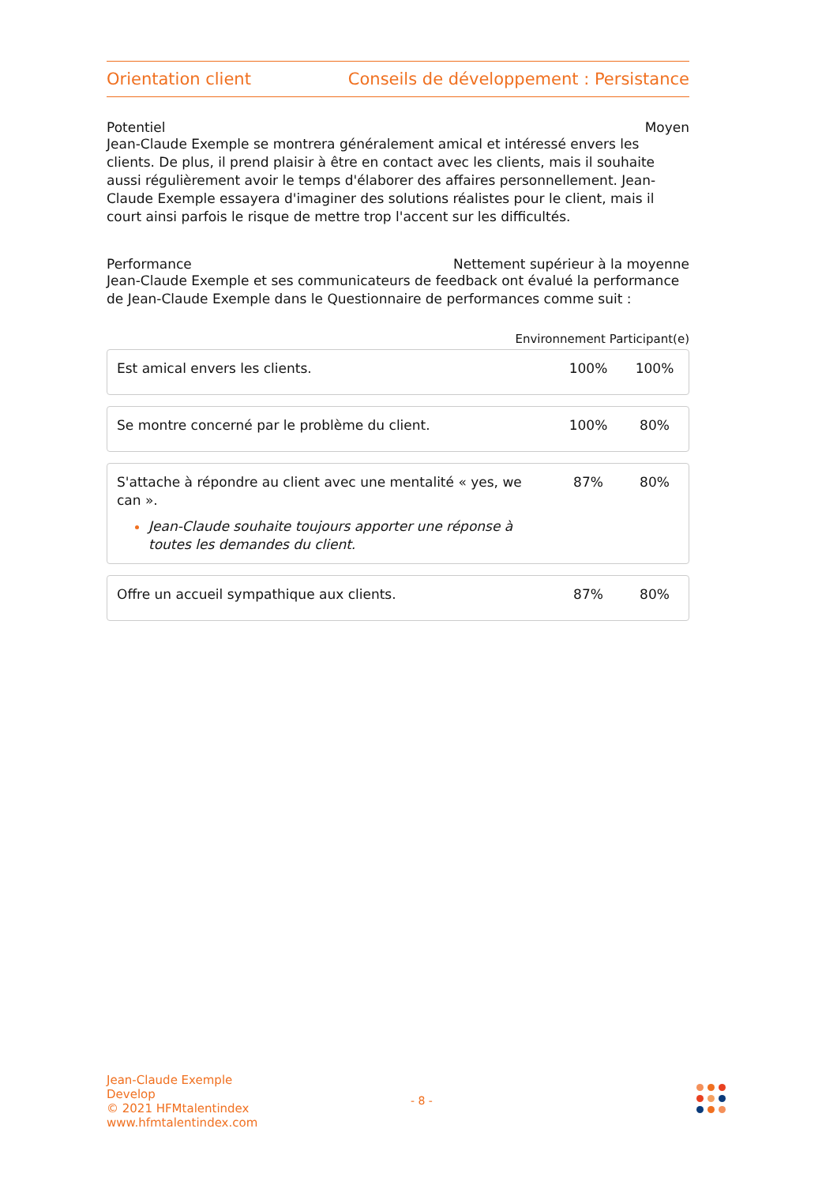Orientation client Conseils de développement : Persistance
Potentiel Moyen
Jean-Claude Exemple se montrera généralement amical et intéressé envers les clients. De plus, il prend plaisir à être en contact avec les clients, mais il souhaite aussi régulièrement avoir le temps d'élaborer des affaires personnellement. Jean-Claude Exemple essayera d'imaginer des solutions réalistes pour le client, mais il court ainsi parfois le risque de mettre trop l'accent sur les difficultés.
Performance Nettement supérieur à la moyenne
Jean-Claude Exemple et ses communicateurs de feedback ont évalué la performance de Jean-Claude Exemple dans le Questionnaire de performances comme suit :
Environnement Participant(e)
| Est amical envers les clients. | 100% | 100% |
| Se montre concerné par le problème du client. | 100% | 80% |
| S'attache à répondre au client avec une mentalité « yes, we can ». Jean-Claude souhaite toujours apporter une réponse à toutes les demandes du client. | 87% | 80% |
| Offre un accueil sympathique aux clients. | 87% | 80% |
Jean-Claude Exemple
Develop
© 2021 HFMtalentindex
www.hfmtalentindex.com
- 8 -